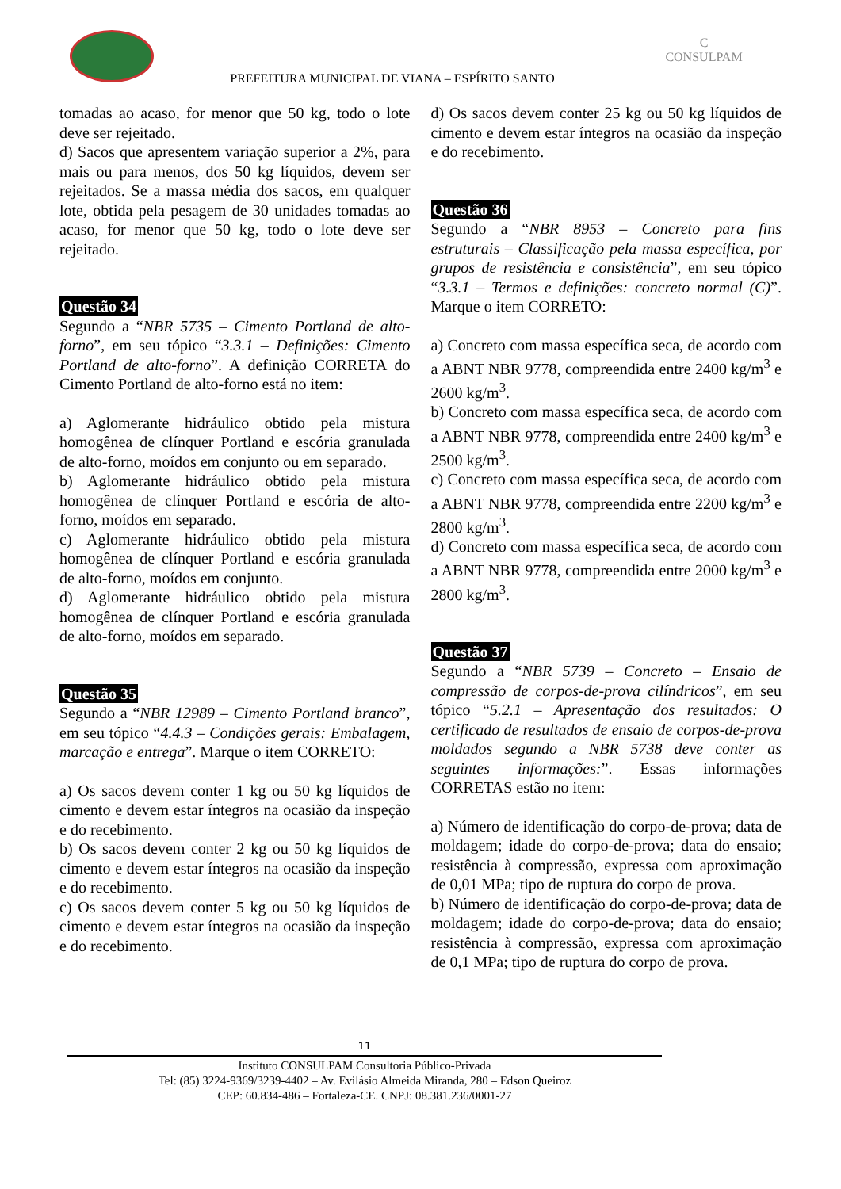C
CONSULPAM
PREFEITURA MUNICIPAL DE VIANA – ESPÍRITO SANTO
tomadas ao acaso, for menor que 50 kg, todo o lote deve ser rejeitado.
d) Sacos que apresentem variação superior a 2%, para mais ou para menos, dos 50 kg líquidos, devem ser rejeitados. Se a massa média dos sacos, em qualquer lote, obtida pela pesagem de 30 unidades tomadas ao acaso, for menor que 50 kg, todo o lote deve ser rejeitado.
Questão 34
Segundo a “NBR 5735 – Cimento Portland de alto-forno”, em seu tópico “3.3.1 – Definições: Cimento Portland de alto-forno”. A definição CORRETA do Cimento Portland de alto-forno está no item:
a) Aglomerante hidráulico obtido pela mistura homogênea de clínquer Portland e escória granulada de alto-forno, moídos em conjunto ou em separado.
b) Aglomerante hidráulico obtido pela mistura homogênea de clínquer Portland e escória de alto-forno, moídos em separado.
c) Aglomerante hidráulico obtido pela mistura homogênea de clínquer Portland e escória granulada de alto-forno, moídos em conjunto.
d) Aglomerante hidráulico obtido pela mistura homogênea de clínquer Portland e escória granulada de alto-forno, moídos em separado.
Questão 35
Segundo a “NBR 12989 – Cimento Portland branco”, em seu tópico “4.4.3 – Condições gerais: Embalagem, marcação e entrega”. Marque o item CORRETO:
a) Os sacos devem conter 1 kg ou 50 kg líquidos de cimento e devem estar íntegros na ocasião da inspeção e do recebimento.
b) Os sacos devem conter 2 kg ou 50 kg líquidos de cimento e devem estar íntegros na ocasião da inspeção e do recebimento.
c) Os sacos devem conter 5 kg ou 50 kg líquidos de cimento e devem estar íntegros na ocasião da inspeção e do recebimento.
d) Os sacos devem conter 25 kg ou 50 kg líquidos de cimento e devem estar íntegros na ocasião da inspeção e do recebimento.
Questão 36
Segundo a “NBR 8953 – Concreto para fins estruturais – Classificação pela massa específica, por grupos de resistência e consistência”, em seu tópico “3.3.1 – Termos e definições: concreto normal (C)”. Marque o item CORRETO:
a) Concreto com massa específica seca, de acordo com a ABNT NBR 9778, compreendida entre 2400 kg/m<sup>3</sup> e 2600 kg/m<sup>3</sup>.
b) Concreto com massa específica seca, de acordo com a ABNT NBR 9778, compreendida entre 2400 kg/m<sup>3</sup> e 2500 kg/m<sup>3</sup>.
c) Concreto com massa específica seca, de acordo com a ABNT NBR 9778, compreendida entre 2200 kg/m<sup>3</sup> e 2800 kg/m<sup>3</sup>.
d) Concreto com massa específica seca, de acordo com a ABNT NBR 9778, compreendida entre 2000 kg/m<sup>3</sup> e 2800 kg/m<sup>3</sup>.
Questão 37
Segundo a “NBR 5739 – Concreto – Ensaio de compressão de corpos-de-prova cilíndricos”, em seu tópico “5.2.1 – Apresentação dos resultados: O certificado de resultados de ensaio de corpos-de-prova moldados segundo a NBR 5738 deve conter as seguintes informações:”. Essas informações CORRETAS estão no item:
a) Número de identificação do corpo-de-prova; data de moldagem; idade do corpo-de-prova; data do ensaio; resistência à compressão, expressa com aproximação de 0,01 MPa; tipo de ruptura do corpo de prova.
b) Número de identificação do corpo-de-prova; data de moldagem; idade do corpo-de-prova; data do ensaio; resistência à compressão, expressa com aproximação de 0,1 MPa; tipo de ruptura do corpo de prova.
11
Instituto CONSULPAM Consultoria Público-Privada
Tel: (85) 3224-9369/3239-4402 – Av. Evilásio Almeida Miranda, 280 – Edson Queiroz
CEP: 60.834-486 – Fortaleza-CE. CNPJ: 08.381.236/0001-27